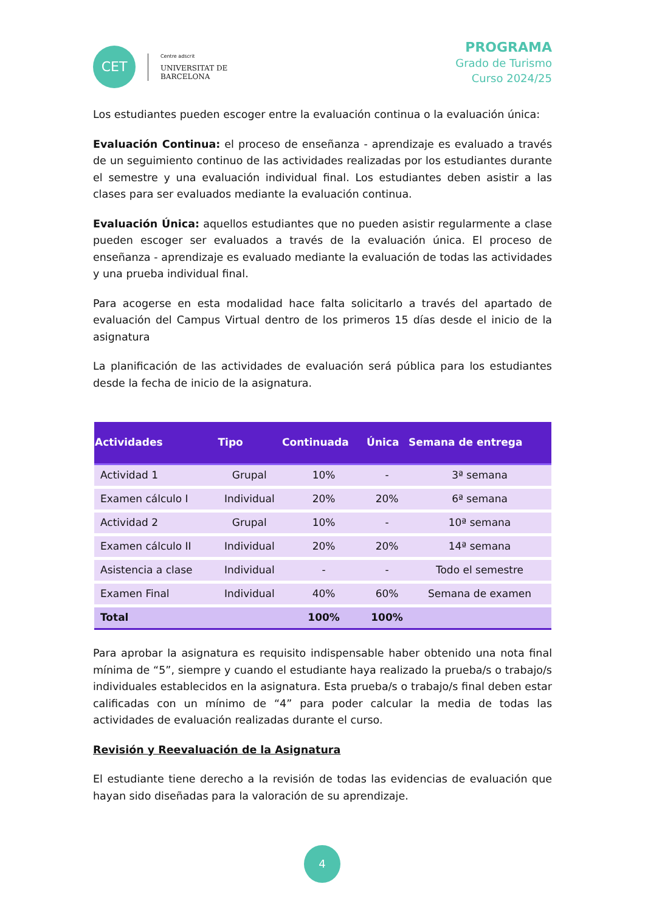CET
Centre adscrit
UNIVERSITAT DE
BARCELONA
PROGRAMA
Grado de Turismo
Curso 2024/25
Los estudiantes pueden escoger entre la evaluación continua o la evaluación única:
Evaluación Continua: el proceso de enseñanza - aprendizaje es evaluado a través de un seguimiento continuo de las actividades realizadas por los estudiantes durante el semestre y una evaluación individual final. Los estudiantes deben asistir a las clases para ser evaluados mediante la evaluación continua.
Evaluación Única: aquellos estudiantes que no pueden asistir regularmente a clase pueden escoger ser evaluados a través de la evaluación única. El proceso de enseñanza - aprendizaje es evaluado mediante la evaluación de todas las actividades y una prueba individual final.
Para acogerse en esta modalidad hace falta solicitarlo a través del apartado de evaluación del Campus Virtual dentro de los primeros 15 días desde el inicio de la asignatura
La planificación de las actividades de evaluación será pública para los estudiantes desde la fecha de inicio de la asignatura.
| Actividades | Tipo | Continuada | Única | Semana de entrega |
| --- | --- | --- | --- | --- |
| Actividad 1 | Grupal | 10% | - | 3ª semana |
| Examen cálculo I | Individual | 20% | 20% | 6ª semana |
| Actividad 2 | Grupal | 10% | - | 10ª semana |
| Examen cálculo II | Individual | 20% | 20% | 14ª semana |
| Asistencia a clase | Individual | - | - | Todo el semestre |
| Examen Final | Individual | 40% | 60% | Semana de examen |
| Total | | 100% | 100% | |
Para aprobar la asignatura es requisito indispensable haber obtenido una nota final mínima de “5”, siempre y cuando el estudiante haya realizado la prueba/s o trabajo/s individuales establecidos en la asignatura. Esta prueba/s o trabajo/s final deben estar calificadas con un mínimo de “4” para poder calcular la media de todas las actividades de evaluación realizadas durante el curso.
Revisión y Reevaluación de la Asignatura
El estudiante tiene derecho a la revisión de todas las evidencias de evaluación que hayan sido diseñadas para la valoración de su aprendizaje.
4